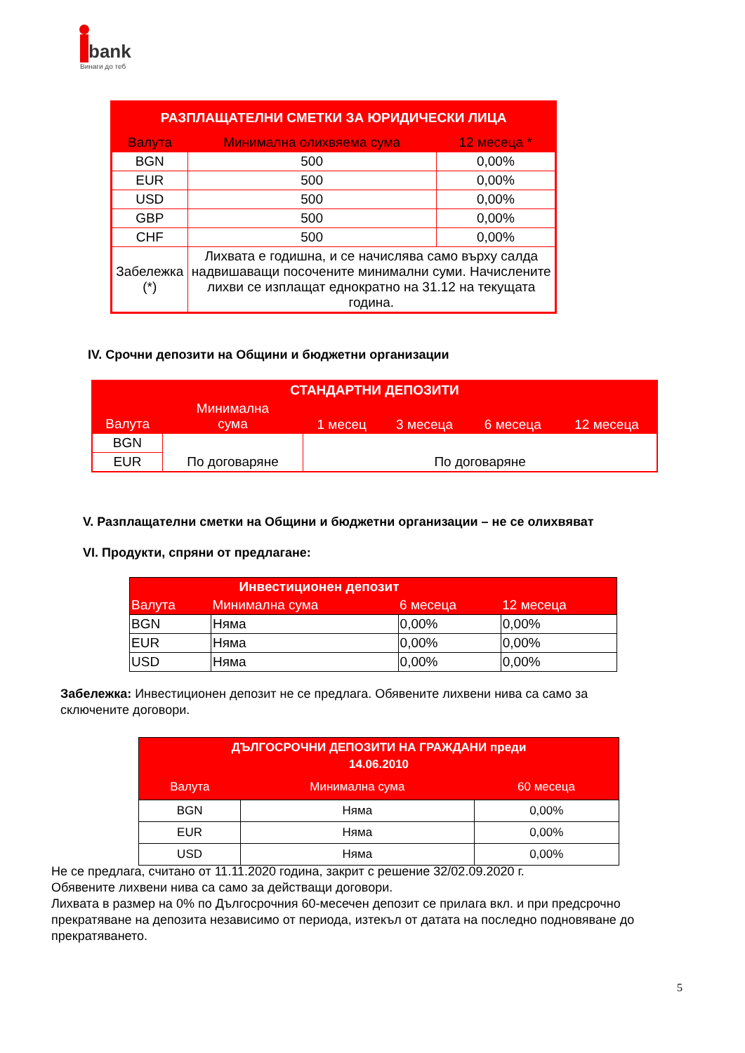bank
Винаги до теб
| РАЗПЛАЩАТЕЛНИ СМЕТКИ ЗА ЮРИДИЧЕСКИ ЛИЦА | | |
| --- | --- | --- |
| Валута | Минимална олихвяема сума | 12 месеца * |
| BGN | 500 | 0,00% |
| EUR | 500 | 0,00% |
| USD | 500 | 0,00% |
| GBP | 500 | 0,00% |
| CHF | 500 | 0,00% |
| Забележка (*) | Лихвата е годишна, и се начислява само върху салда надвишаващи посочените минимални суми. Начислените лихви се изплащат еднократно на 31.12 на текущата година. | |
IV. Срочни депозити на Общини и бюджетни организации
| СТАНДАРТНИ ДЕПОЗИТИ | | | | | |
| --- | --- | --- | --- | --- | --- |
| Валута | Минимална сума | 1 месец | 3 месеца | 6 месеца | 12 месеца |
| BGN | По договаряне | По договаряне | | | |
| EUR | | | | | |
V. Разплащателни сметки на Общини и бюджетни организации – не се олихвяват
VI. Продукти, спряни от предлагане:
| | Инвестиционен депозит | | |
| --- | --- | --- | --- |
| Валута | Минимална сума | 6 месеца | 12 месеца |
| BGN | Няма | 0,00% | 0,00% |
| EUR | Няма | 0,00% | 0,00% |
| USD | Няма | 0,00% | 0,00% |
Забележка: Инвестиционен депозит не се предлага. Обявените лихвени нива са само за сключените договори.
| ДЪЛГОСРОЧНИ ДЕПОЗИТИ НА ГРАЖДАНИ преди 14.06.2010 | | |
| --- | --- | --- |
| Валута | Минимална сума | 60 месеца |
| BGN | Няма | 0,00% |
| EUR | Няма | 0,00% |
| USD | Няма | 0,00% |
Не се предлага, считано от 11.11.2020 година, закрит с решение 32/02.09.2020 г.
Обявените лихвени нива са само за действащи договори.
Лихвата в размер на 0% по Дългосрочния 60-месечен депозит се прилага вкл. и при предсрочно прекратяване на депозита независимо от периода, изтекъл от датата на последно подновяване до прекратяването.
5